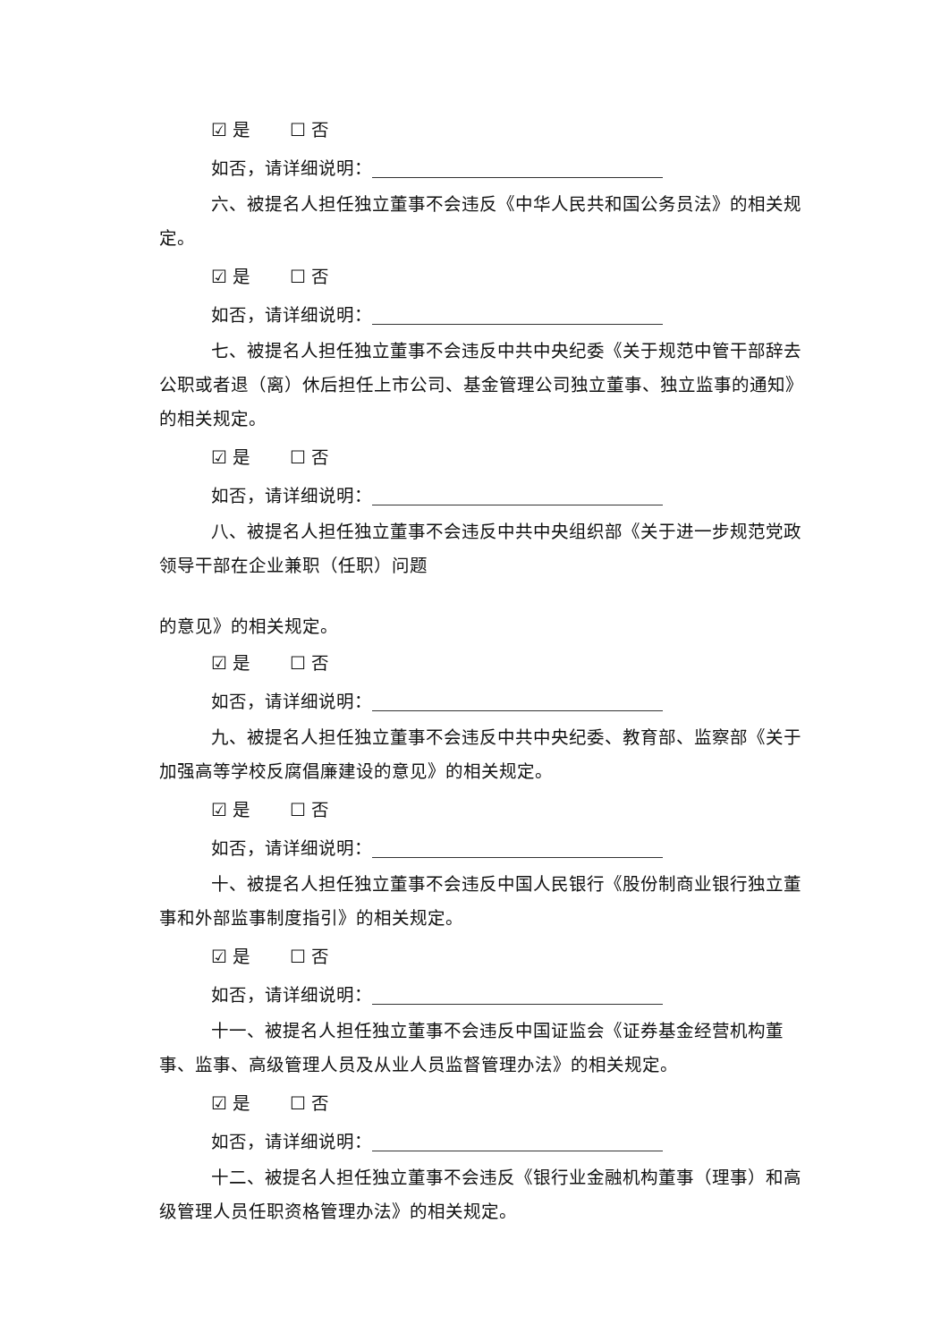☑ 是 ☐ 否
如否，请详细说明：
六、被提名人担任独立董事不会违反《中华人民共和国公务员法》的相关规定。
☑ 是 ☐ 否
如否，请详细说明：
七、被提名人担任独立董事不会违反中共中央纪委《关于规范中管干部辞去公职或者退（离）休后担任上市公司、基金管理公司独立董事、独立监事的通知》的相关规定。
☑ 是 ☐ 否
如否，请详细说明：
八、被提名人担任独立董事不会违反中共中央组织部《关于进一步规范党政领导干部在企业兼职（任职）问题
的意见》的相关规定。
☑ 是 ☐ 否
如否，请详细说明：
九、被提名人担任独立董事不会违反中共中央纪委、教育部、监察部《关于加强高等学校反腐倡廉建设的意见》的相关规定。
☑ 是 ☐ 否
如否，请详细说明：
十、被提名人担任独立董事不会违反中国人民银行《股份制商业银行独立董事和外部监事制度指引》的相关规定。
☑ 是 ☐ 否
如否，请详细说明：
十一、被提名人担任独立董事不会违反中国证监会《证券基金经营机构董事、监事、高级管理人员及从业人员监督管理办法》的相关规定。
☑ 是 ☐ 否
如否，请详细说明：
十二、被提名人担任独立董事不会违反《银行业金融机构董事（理事）和高级管理人员任职资格管理办法》的相关规定。